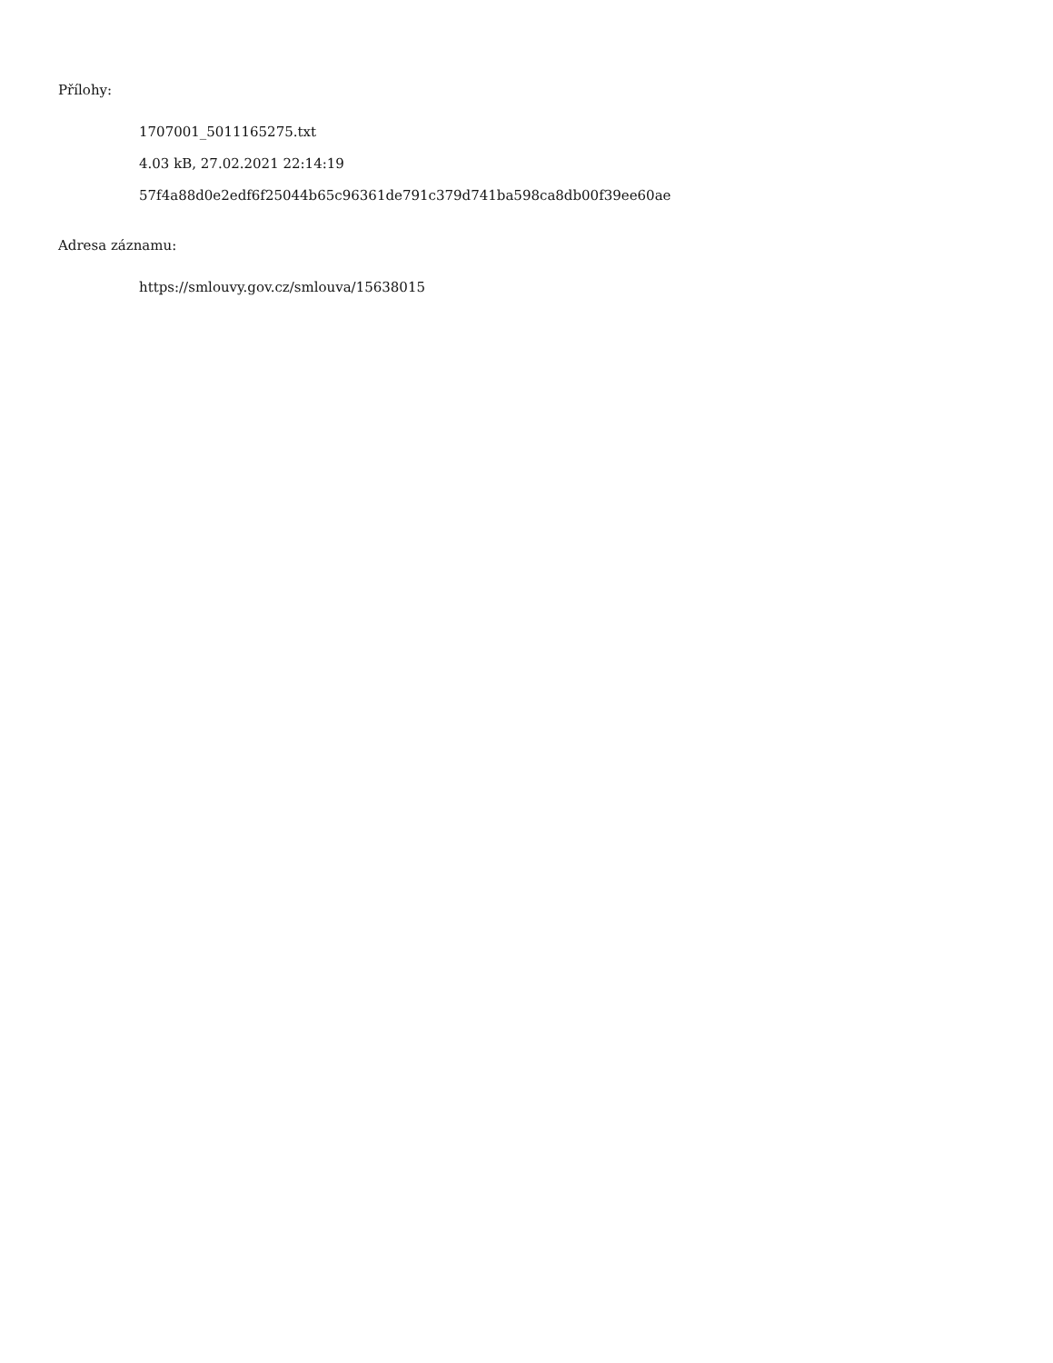Přílohy:
1707001_5011165275.txt
4.03 kB, 27.02.2021 22:14:19
57f4a88d0e2edf6f25044b65c96361de791c379d741ba598ca8db00f39ee60ae
Adresa záznamu:
https://smlouvy.gov.cz/smlouva/15638015